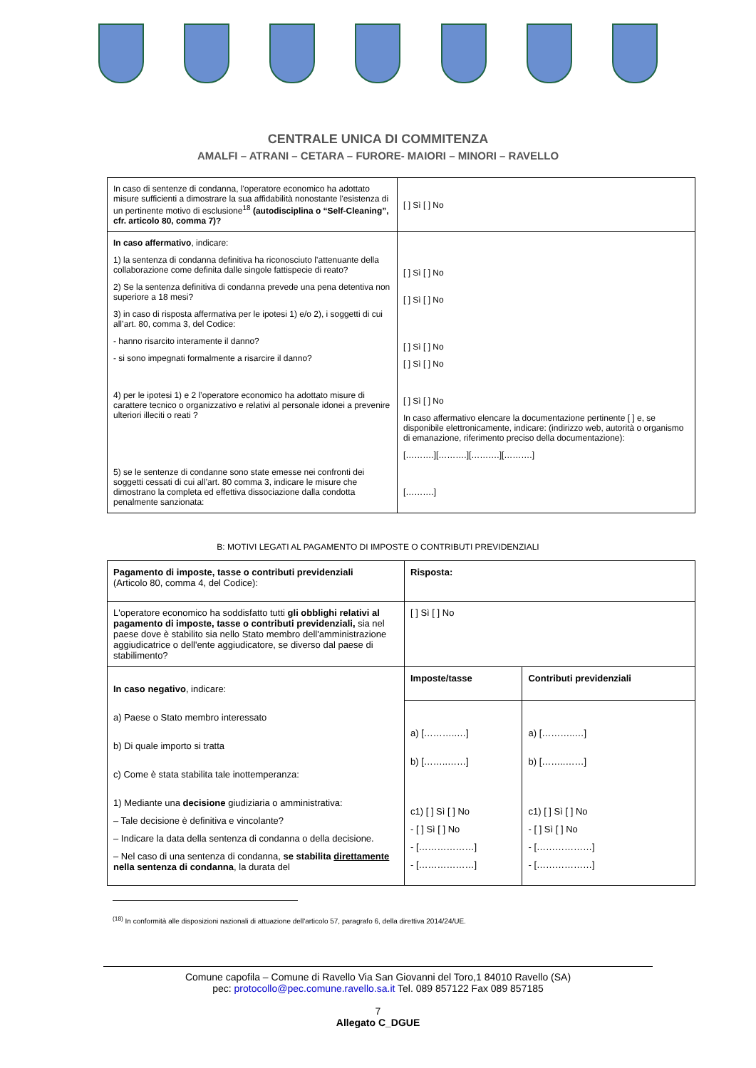CENTRALE UNICA DI COMMITENZA
AMALFI – ATRANI – CETARA – FURORE- MAIORI – MINORI – RAVELLO
| In caso di sentenze di condanna, l'operatore economico ha adottato misure sufficienti a dimostrare la sua affidabilità nonostante l'esistenza di un pertinente motivo di esclusione<sup>18</sup> (autodisciplina o “Self-Cleaning”, cfr. articolo 80, comma 7)? | [ ] Sì [ ] No |
| In caso affermativo , indicare: 1) la sentenza di condanna definitiva ha riconosciuto l’attenuante della collaborazione come definita dalle singole fattispecie di reato? 2) Se la sentenza definitiva di condanna prevede una pena detentiva non superiore a 18 mesi? 3) in caso di risposta affermativa per le ipotesi 1) e/o 2), i soggetti di cui all’art. 80, comma 3, del Codice: - hanno risarcito interamente il danno? - si sono impegnati formalmente a risarcire il danno? 4) per le ipotesi 1) e 2 l’operatore economico ha adottato misure di carattere tecnico o organizzativo e relativi al personale idonei a prevenire ulteriori illeciti o reati ? 5) se le sentenze di condanne sono state emesse nei confronti dei soggetti cessati di cui all’art. 80 comma 3, indicare le misure che dimostrano la completa ed effettiva dissociazione dalla condotta penalmente sanzionata: | [ ] Sì [ ] No [ ] Sì [ ] No [ ] Sì [ ] No [ ] Sì [ ] No [ ] Sì [ ] No In caso affermativo elencare la documentazione pertinente [ ] e, se disponibile elettronicamente, indicare: (indirizzo web, autorità o organismo di emanazione, riferimento preciso della documentazione): [……….][……….][……….][……….] [……….] |
B: MOTIVI LEGATI AL PAGAMENTO DI IMPOSTE O CONTRIBUTI PREVIDENZIALI
| Pagamento di imposte, tasse o contributi previdenziali (Articolo 80, comma 4, del Codice): | Risposta: | |
| L'operatore economico ha soddisfatto tutti gli obblighi relativi al pagamento di imposte, tasse o contributi previdenziali, sia nel paese dove è stabilito sia nello Stato membro dell'amministrazione aggiudicatrice o dell'ente aggiudicatore, se diverso dal paese di stabilimento? | [ ] Sì [ ] No | |
| In caso negativo , indicare: a) Paese o Stato membro interessato b) Di quale importo si tratta c) Come è stata stabilita tale inottemperanza: 1) Mediante una decisione giudiziaria o amministrativa: – Tale decisione è definitiva e vincolante? – Indicare la data della sentenza di condanna o della decisione. – Nel caso di una sentenza di condanna, se stabilita direttamente nella sentenza di condanna , la durata del | Imposte/tasse | Contributi previdenziali |
| | a) [………..…] b) [……..……] c1) [ ] Sì [ ] No - [ ] Sì [ ] No - [………………] - [………………] | a) [………..…] b) [……..……] c1) [ ] Sì [ ] No - [ ] Sì [ ] No - [………………] - [………………] |
<sup>(18)</sup> In conformità alle disposizioni nazionali di attuazione dell'articolo 57, paragrafo 6, della direttiva 2014/24/UE.
Comune capofila – Comune di Ravello Via San Giovanni del Toro,1 84010 Ravello (SA)
pec: protocollo@pec.comune.ravello.sa.it Tel. 089 857122 Fax 089 857185
7
Allegato C_DGUE